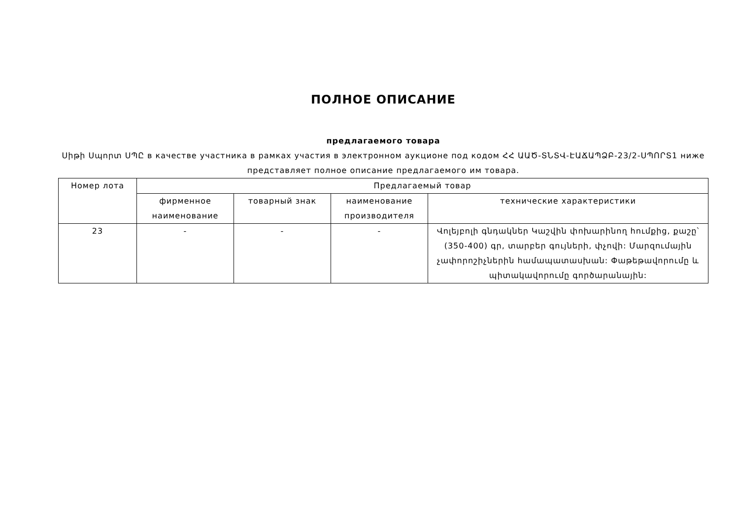ПОЛНОЕ ОПИСАНИЕ
предлагаемого товара
Սիթի Սպորտ ՍՊԸ в качестве участника в рамках участия в электронном аукционе под кодом ՀՀ ԱԱԾ-ՏՆՏՎ-ԷԱՃԱՊՁԲ-23/2-ՍՊՈՐՏ1 ниже представляет полное описание предлагаемого им товара.
| Номер лота | Предлагаемый товар | | | |
| --- | --- | --- | --- | --- |
| | фирменное наименование | товарный знак | наименование производителя | технические характеристики |
| 23 | - | - | - | Վոլեյբոլի գնդակներ Կաշվին փոխարինող հումքից, քաշը՝ (350-400) գր, տարբեր գույների, փչովի: Մարզումային չափորոշիչներին համապատասխան: Փաթեթավորումը և պիտակավորումը գործարանային: |